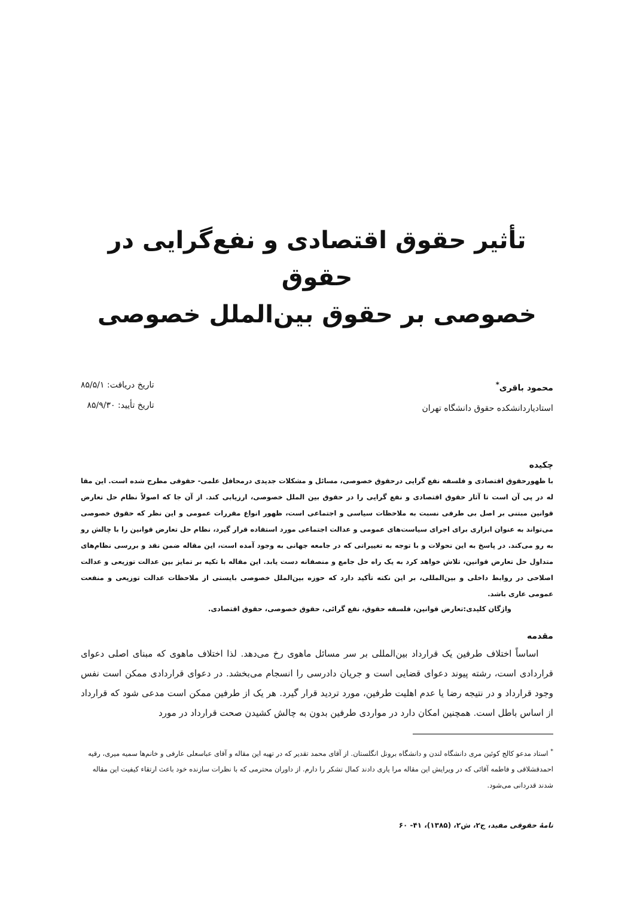تأثیر حقوق اقتصادی و نفع‌گرایی در حقوق
خصوصی بر حقوق بین‌الملل خصوصی
محمود باقری<sup>*</sup>
استادیاردانشکده حقوق دانشگاه تهران
تاریخ دریافت: ۸۵/۵/۱
تاریخ تأیید: ۸۵/۹/۳۰
چکیده
با ظهورحقوق اقتصادی و فلسفه نفع گرایی درحقوق خصوصی، مسائل و مشکلات جدیدی درمحافل علمی- حقوقی مطرح شده است. این مقا له در پی آن است تا آثار حقوق اقتصادی و نفع گرایی را در حقوق بین الملل خصوصی، ارزیابی کند. از آن جا که اصولاً نظام حل تعارض قوانین مبتنی بر اصل بی طرفی نسبت به ملاحظات سیاسی و اجتماعی است، ظهور انواع مقررات عمومی و این نظر که حقوق خصوصی می‌تواند به عنوان ابزاری برای اجرای سیاست‌های عمومی و عدالت اجتماعی مورد استفاده قرار گیرد، نظام حل تعارض قوانین را با چالش رو به رو می‌کند. در پاسخ به این تحولات و با توجه به تغییراتی که در جامعه جهانی به وجود آمده است، این مقاله ضمن نقد و بررسی نظام‌های متداول حل تعارض قوانین، تلاش خواهد کرد به یک راه حل جامع و منصفانه دست یابد. این مقاله با تکیه بر تمایز بین عدالت توزیعی و عدالت اصلاحی در روابط داخلی و بین‌المللی، بر این نکته تأکید دارد که حوزه بین‌الملل خصوصی بایستی از ملاحظات عدالت توزیعی و منفعت عمومی عاری باشد.
واژگان کلیدی:تعارض قوانین، فلسفه حقوق، نفع گرائی، حقوق خصوصی، حقوق اقتصادی.
مقدمه
اساساً اختلاف طرفین یک قرارداد بین‌المللی بر سر مسائل ماهوی رخ می‌دهد. لذا اختلاف ماهوی که مبنای اصلی دعوای قراردادی است، رشته پیوند دعوای قضایی است و جریان دادرسی را انسجام می‌بخشد. در دعوای قراردادی ممکن است نفس وجود قرارداد و در نتیجه رضا یا عدم اهلیت طرفین، مورد تردید قرار گیرد. هر یک از طرفین ممکن است مدعی شود که قرارداد از اساس باطل است. همچنین امکان دارد در مواردی طرفین بدون به چالش کشیدن صحت قرارداد در مورد
<sup>*</sup> استاد مدعو کالج کوئین مری دانشگاه لندن و دانشگاه برونل انگلستان. از آقای محمد تقدیر که در تهیه این مقاله و آقای عباسعلی عارفی و خانم‌ها سمیه میری، رقیه احمدقشلاقی و فاطمه آقائی که در ویرایش این مقاله مرا یاری دادند کمال تشکر را دارم. از داوران محترمی که با نظرات سازنده خود باعث ارتقاء کیفیت این مقاله شدند قدردانی می‌شود.
نامهٔ حقوقی مفید، ج۲، ش۲، (۱۳۸۵)، ۴۱- ۶۰